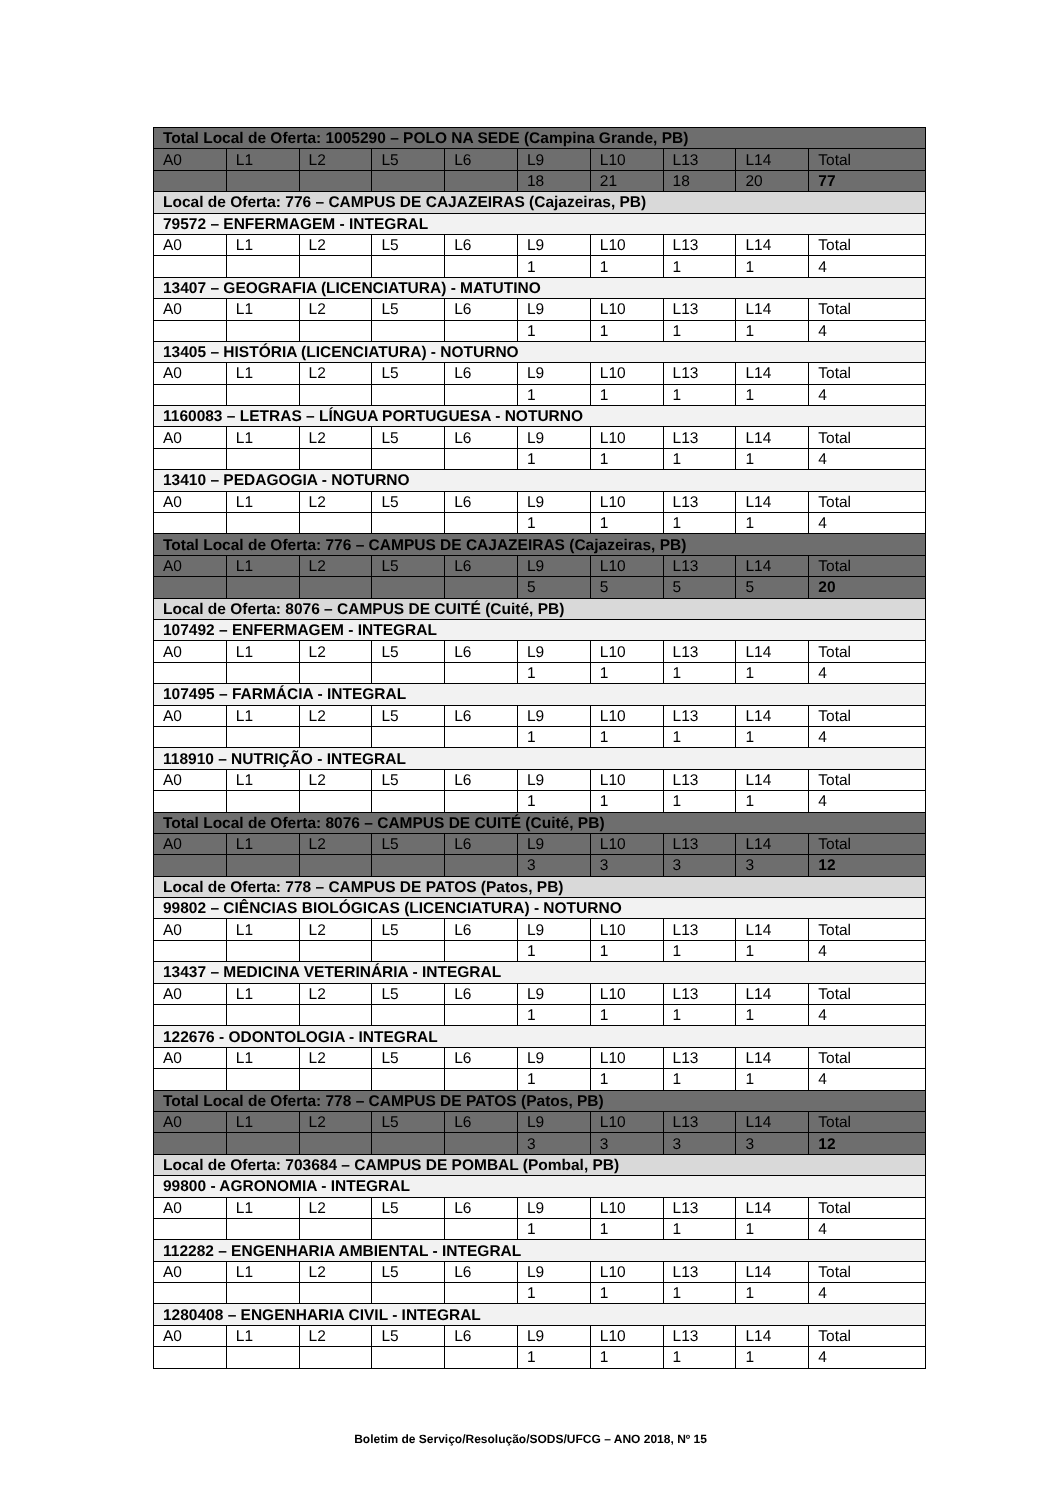| Total Local de Oferta: 1005290 – POLO NA SEDE (Campina Grande, PB) | | | | | | | | | |
| A0 | L1 | L2 | L5 | L6 | L9 | L10 | L13 | L14 | Total |
| | | | | | 18 | 21 | 18 | 20 | 77 |
| Local de Oferta: 776 – CAMPUS DE CAJAZEIRAS (Cajazeiras, PB) | | | | | | | | | |
| 79572 – ENFERMAGEM - INTEGRAL | | | | | | | | | |
| A0 | L1 | L2 | L5 | L6 | L9 | L10 | L13 | L14 | Total |
| | | | | | 1 | 1 | 1 | 1 | 4 |
| 13407 – GEOGRAFIA (LICENCIATURA) - MATUTINO | | | | | | | | | |
| A0 | L1 | L2 | L5 | L6 | L9 | L10 | L13 | L14 | Total |
| | | | | | 1 | 1 | 1 | 1 | 4 |
| 13405 – HISTÓRIA (LICENCIATURA) - NOTURNO | | | | | | | | | |
| A0 | L1 | L2 | L5 | L6 | L9 | L10 | L13 | L14 | Total |
| | | | | | 1 | 1 | 1 | 1 | 4 |
| 1160083 – LETRAS – LÍNGUA PORTUGUESA - NOTURNO | | | | | | | | | |
| A0 | L1 | L2 | L5 | L6 | L9 | L10 | L13 | L14 | Total |
| | | | | | 1 | 1 | 1 | 1 | 4 |
| 13410 – PEDAGOGIA - NOTURNO | | | | | | | | | |
| A0 | L1 | L2 | L5 | L6 | L9 | L10 | L13 | L14 | Total |
| | | | | | 1 | 1 | 1 | 1 | 4 |
| Total Local de Oferta: 776 – CAMPUS DE CAJAZEIRAS (Cajazeiras, PB) | | | | | | | | | |
| A0 | L1 | L2 | L5 | L6 | L9 | L10 | L13 | L14 | Total |
| | | | | | 5 | 5 | 5 | 5 | 20 |
| Local de Oferta: 8076 – CAMPUS DE CUITÉ (Cuité, PB) | | | | | | | | | |
| 107492 – ENFERMAGEM - INTEGRAL | | | | | | | | | |
| A0 | L1 | L2 | L5 | L6 | L9 | L10 | L13 | L14 | Total |
| | | | | | 1 | 1 | 1 | 1 | 4 |
| 107495 – FARMÁCIA - INTEGRAL | | | | | | | | | |
| A0 | L1 | L2 | L5 | L6 | L9 | L10 | L13 | L14 | Total |
| | | | | | 1 | 1 | 1 | 1 | 4 |
| 118910 – NUTRIÇÃO - INTEGRAL | | | | | | | | | |
| A0 | L1 | L2 | L5 | L6 | L9 | L10 | L13 | L14 | Total |
| | | | | | 1 | 1 | 1 | 1 | 4 |
| Total Local de Oferta: 8076 – CAMPUS DE CUITÉ (Cuité, PB) | | | | | | | | | |
| A0 | L1 | L2 | L5 | L6 | L9 | L10 | L13 | L14 | Total |
| | | | | | 3 | 3 | 3 | 3 | 12 |
| Local de Oferta: 778 – CAMPUS DE PATOS (Patos, PB) | | | | | | | | | |
| 99802 – CIÊNCIAS BIOLÓGICAS (LICENCIATURA) - NOTURNO | | | | | | | | | |
| A0 | L1 | L2 | L5 | L6 | L9 | L10 | L13 | L14 | Total |
| | | | | | 1 | 1 | 1 | 1 | 4 |
| 13437 – MEDICINA VETERINÁRIA - INTEGRAL | | | | | | | | | |
| A0 | L1 | L2 | L5 | L6 | L9 | L10 | L13 | L14 | Total |
| | | | | | 1 | 1 | 1 | 1 | 4 |
| 122676 - ODONTOLOGIA - INTEGRAL | | | | | | | | | |
| A0 | L1 | L2 | L5 | L6 | L9 | L10 | L13 | L14 | Total |
| | | | | | 1 | 1 | 1 | 1 | 4 |
| Total Local de Oferta: 778 – CAMPUS DE PATOS (Patos, PB) | | | | | | | | | |
| A0 | L1 | L2 | L5 | L6 | L9 | L10 | L13 | L14 | Total |
| | | | | | 3 | 3 | 3 | 3 | 12 |
| Local de Oferta: 703684 – CAMPUS DE POMBAL (Pombal, PB) | | | | | | | | | |
| 99800 - AGRONOMIA - INTEGRAL | | | | | | | | | |
| A0 | L1 | L2 | L5 | L6 | L9 | L10 | L13 | L14 | Total |
| | | | | | 1 | 1 | 1 | 1 | 4 |
| 112282 – ENGENHARIA AMBIENTAL - INTEGRAL | | | | | | | | | |
| A0 | L1 | L2 | L5 | L6 | L9 | L10 | L13 | L14 | Total |
| | | | | | 1 | 1 | 1 | 1 | 4 |
| 1280408 – ENGENHARIA CIVIL - INTEGRAL | | | | | | | | | |
| A0 | L1 | L2 | L5 | L6 | L9 | L10 | L13 | L14 | Total |
| | | | | | 1 | 1 | 1 | 1 | 4 |
Boletim de Serviço/Resolução/SODS/UFCG – ANO 2018, Nº 15